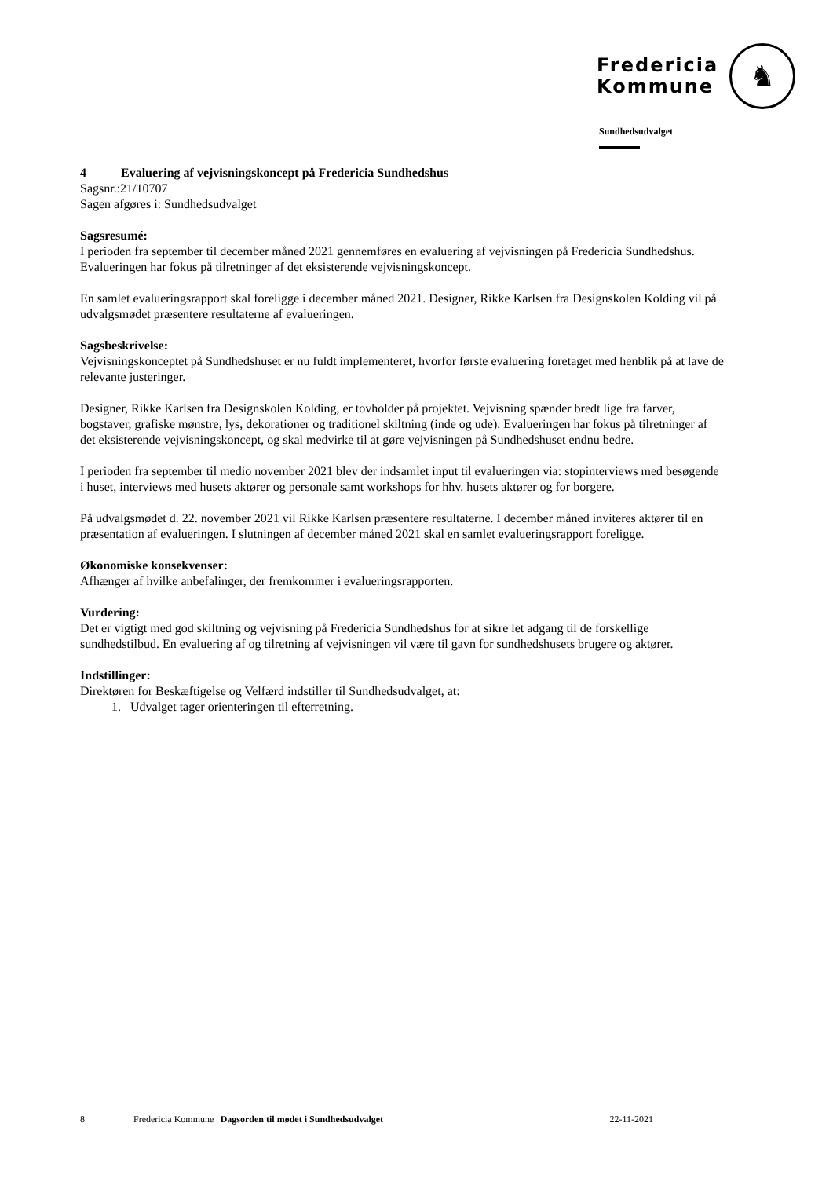Fredericia
Kommune
♞
Sundhedsudvalget
4 Evaluering af vejvisningskoncept på Fredericia Sundhedshus
Sagsnr.:21/10707
Sagen afgøres i: Sundhedsudvalget
Sagsresumé:
I perioden fra september til december måned 2021 gennemføres en evaluering af vejvisningen på Fredericia Sundhedshus. Evalueringen har fokus på tilretninger af det eksisterende vejvisningskoncept.
En samlet evalueringsrapport skal foreligge i december måned 2021. Designer, Rikke Karlsen fra Designskolen Kolding vil på udvalgsmødet præsentere resultaterne af evalueringen.
Sagsbeskrivelse:
Vejvisningskonceptet på Sundhedshuset er nu fuldt implementeret, hvorfor første evaluering foretaget med henblik på at lave de relevante justeringer.
Designer, Rikke Karlsen fra Designskolen Kolding, er tovholder på projektet. Vejvisning spænder bredt lige fra farver, bogstaver, grafiske mønstre, lys, dekorationer og traditionel skiltning (inde og ude). Evalueringen har fokus på tilretninger af det eksisterende vejvisningskoncept, og skal medvirke til at gøre vejvisningen på Sundhedshuset endnu bedre.
I perioden fra september til medio november 2021 blev der indsamlet input til evalueringen via: stopinterviews med besøgende i huset, interviews med husets aktører og personale samt workshops for hhv. husets aktører og for borgere.
På udvalgsmødet d. 22. november 2021 vil Rikke Karlsen præsentere resultaterne. I december måned inviteres aktører til en præsentation af evalueringen. I slutningen af december måned 2021 skal en samlet evalueringsrapport foreligge.
Økonomiske konsekvenser:
Afhænger af hvilke anbefalinger, der fremkommer i evalueringsrapporten.
Vurdering:
Det er vigtigt med god skiltning og vejvisning på Fredericia Sundhedshus for at sikre let adgang til de forskellige sundhedstilbud. En evaluering af og tilretning af vejvisningen vil være til gavn for sundhedshusets brugere og aktører.
Indstillinger:
Direktøren for Beskæftigelse og Velfærd indstiller til Sundhedsudvalget, at:
1. Udvalget tager orienteringen til efterretning.
8 Fredericia Kommune | Dagsorden til mødet i Sundhedsudvalget 22-11-2021